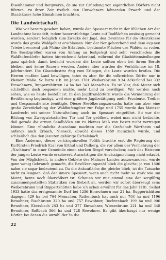Eisenhämmer und Bergwerke, da sie zur Gründung von eigentlichen Dörfern nicht führten, zu ihrer Zeit freilich den Umwohnern lohnenden Erwerb und der Staatskasse hohe Einnahmen brachten.
Die Landwirtschaft.
Wie wir bereits gesehen haben, wurde der Spessart nicht in der üblichen Art der Landnahme besiedelt, indem bauerntüchtige Leute auf Rodflächen ansässig gemacht wurden, sondern lediglich zum Zwecke der Jagd, des Gewinnes für die Staatskasse wurde das große Waldgebiet erschlossen. Nur der Not gehorchend und dem eigenen Triebe brennend gab Mainz die Erlaubnis, bestimmte Flächen des Waldes zu roden. Die Besitzgrößen waren von Anfang an festgelegt und sehr verschieden: die Waldhufendörfer hatten hinreichend Ackerland, während die Glashüttensiedlungen ganz spärlich damit bedacht wurden; die Leute sollten eben bei ihrem Berufe bleiben und keine Bauern werden. Anders aber wurden die Verhältnisse im 18. Jahrhundert. Die Glasindustrie fing zum Erliegen; die Leute wurden brotlos. Die Herren mußten Land bewilligen, taten es aber für die volkreichen Dörfer nur in kleinem Maße. So hatte z.B. im Jahre 1781 Weibersbrunn 9.34 Ackerland bei 332 Einwohnern, Ruppertshütten 14 ha bei 343 Menschen. Es ist klar, daß Mainz sich schließlich doch bequemen mußte, mehr Land zu bewilligen. Wir werden noch sehen, wie es heute bestellt ist. In den Jagdfrondörfern wurde die Vermehrung der Bevölkerung begünstigt, weil eine größere Jagdbetätigung mehr Fronleute, Treiber und Gespannsdienste benötigte. Dieser Bevölkerungszuwachs hatte nun aber eine große Zerstückelung der Waldhufengüter zur Folge und 1755 wurde das Mainzer Landrecht mit seiner Naturalteilung auch im Spessart eingeführt. So war der Bildung von Zwergwirtschaften Tür und Tor geöffnet, wobei man nicht bedachte, daß gerade die armen Sandböden ein zu kleines Maß von Besitz nicht vertragen können. Eine rühmliche Ausnahme machten nur die Grafschaft Wertheim und anfangs auch Erbach, Nieneck, obwohl dieses 1559 mainzisch wurde, und schließlich das den Jesuiten gehörige Eichelsbach.
Eine Änderung dieser verhängnisvollen Politik brachte erst die Regierung der Kurfürsten Friedrich Karl von Erthal und Dalberg, die vor allem der Vermehrung der „Nachbarn“ in einer Gemeinde einen starken Riegel vorschoben; auch das Heiraten der jungen Leute wurde erschwert, Auswärtigen die Ansässigmachung nicht erlaubt. Von der Möglichkeit, in andere Gebiete des Mainzer Landes auszuwandern, wurde ganz wenig Gebrauch gemacht, die Bevölkerungszahl blieb die gleiche; ja von 1800 nahm sie sogar bedeutend zu. Da die Anbaufläche die gleiche blieb, ist die Tatsache nicht zu leugnen, daß der innere Spessart, wenn auch nicht mehr so stark wie um Mainz, heute noch übervölkert ist. Schauen wir nur einmal eine der sorgfältig zusammengestellten Statistiken von Siebert an, werden wir sofort überzeugt sein: Weibersbrunn und Ruppertshütten habe ich schon erwähnt für das Jahr 1781. Selbst 1933 hatte das erstgenannte Dorf bei 1256 Einwohnern nur 21 ha, Ruppertshütten dagegen 429 ha bei 764 Menschen. Rothenbuch hat auch nur 703 ha und 1196 Bewohner, Bischbrunn 320 ha und 757 Bewohner, Rechtenbach 199 ha und 900 Bewohner, Ebersbach 283 ha und 377 Einwohner, Wiesenbrunn 221 ha und 348 Bewohner, Roßbach 566 ha und 728 Bewohner. Es gibt überhaupt nur wenige Dörfer, bei denen die Anzahl der ha die
22